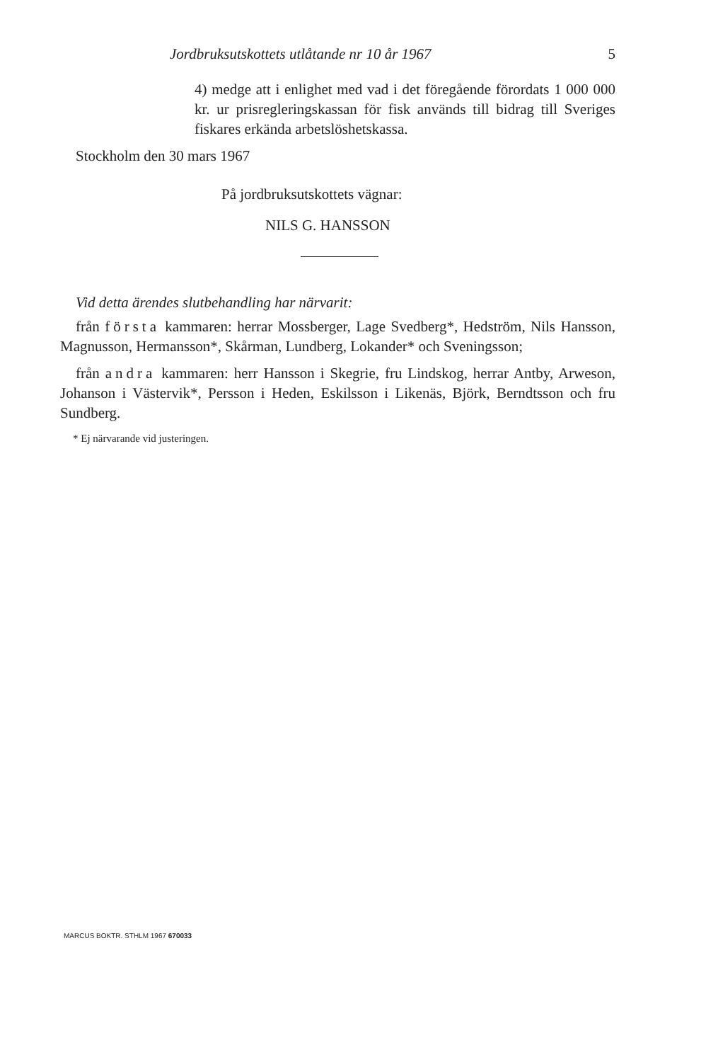Jordbruksutskottets utlåtande nr 10 år 1967 5
4) medge att i enlighet med vad i det föregående förordats 1 000 000 kr. ur prisregleringskassan för fisk används till bidrag till Sveriges fiskares erkända arbetslöshetskassa.
Stockholm den 30 mars 1967
På jordbruksutskottets vägnar:
NILS G. HANSSON
Vid detta ärendes slutbehandling har närvarit:
från första kammaren: herrar Mossberger, Lage Svedberg*, Hedström, Nils Hansson, Magnusson, Hermansson*, Skårman, Lundberg, Lokander* och Sveningsson;
från andra kammaren: herr Hansson i Skegrie, fru Lindskog, herrar Antby, Arweson, Johanson i Västervik*, Persson i Heden, Eskilsson i Likenäs, Björk, Berndtsson och fru Sundberg.
* Ej närvarande vid justeringen.
MARCUS BOKTR. STHLM 1967 670033